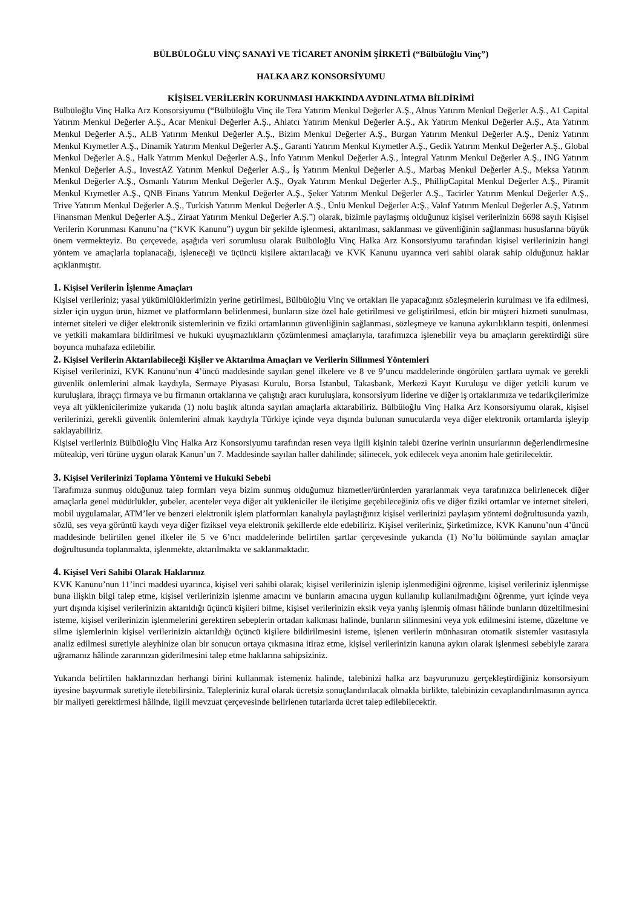BÜLBÜLOĞLU VİNÇ SANAYİ VE TİCARET ANONİM ŞİRKETİ (“Bülbüloğlu Vinç”)
HALKA ARZ KONSORSİYUMU
KİŞİSEL VERİLERİN KORUNMASI HAKKINDA AYDINLATMA BİLDİRİMİ
Bülbüloğlu Vinç Halka Arz Konsorsiyumu (“Bülbüloğlu Vinç ile Tera Yatırım Menkul Değerler A.Ş., Alnus Yatırım Menkul Değerler A.Ş., A1 Capital Yatırım Menkul Değerler A.Ş., Acar Menkul Değerler A.Ş., Ahlatcı Yatırım Menkul Değerler A.Ş., Ak Yatırım Menkul Değerler A.Ş., Ata Yatırım Menkul Değerler A.Ş., ALB Yatırım Menkul Değerler A.Ş., Bizim Menkul Değerler A.Ş., Burgan Yatırım Menkul Değerler A.Ş., Deniz Yatırım Menkul Kıymetler A.Ş., Dinamik Yatırım Menkul Değerler A.Ş., Garanti Yatırım Menkul Kıymetler A.Ş., Gedik Yatırım Menkul Değerler A.Ş., Global Menkul Değerler A.Ş., Halk Yatırım Menkul Değerler A.Ş., İnfo Yatırım Menkul Değerler A.Ş., İntegral Yatırım Menkul Değerler A.Ş., ING Yatırım Menkul Değerler A.Ş., InvestAZ Yatırım Menkul Değerler A.Ş., İş Yatırım Menkul Değerler A.Ş., Marbaş Menkul Değerler A.Ş., Meksa Yatırım Menkul Değerler A.Ş., Osmanlı Yatırım Menkul Değerler A.Ş., Oyak Yatırım Menkul Değerler A.Ş., PhillipCapital Menkul Değerler A.Ş., Piramit Menkul Kıymetler A.Ş., QNB Finans Yatırım Menkul Değerler A.Ş., Şeker Yatırım Menkul Değerler A.Ş., Tacirler Yatırım Menkul Değerler A.Ş., Trive Yatırım Menkul Değerler A.Ş., Turkish Yatırım Menkul Değerler A.Ş., Ünlü Menkul Değerler A:Ş., Vakıf Yatırım Menkul Değerler A.Ş, Yatırım Finansman Menkul Değerler A.Ş., Ziraat Yatırım Menkul Değerler A.Ş.”) olarak, bizimle paylaşmış olduğunuz kişisel verilerinizin 6698 sayılı Kişisel Verilerin Korunması Kanunu’na (“KVK Kanunu”) uygun bir şekilde işlenmesi, aktarılması, saklanması ve güvenliğinin sağlanması hususlarına büyük önem vermekteyiz. Bu çerçevede, aşağıda veri sorumlusu olarak Bülbüloğlu Vinç Halka Arz Konsorsiyumu tarafından kişisel verilerinizin hangi yöntem ve amaçlarla toplanacağı, işleneceği ve üçüncü kişilere aktarılacağı ve KVK Kanunu uyarınca veri sahibi olarak sahip olduğunuz haklar açıklanmıştır.
1. Kişisel Verilerin İşlenme Amaçları
Kişisel verileriniz; yasal yükümlülüklerimizin yerine getirilmesi, Bülbüloğlu Vinç ve ortakları ile yapacağınız sözleşmelerin kurulması ve ifa edilmesi, sizler için uygun ürün, hizmet ve platformların belirlenmesi, bunların size özel hale getirilmesi ve geliştirilmesi, etkin bir müşteri hizmeti sunulması, internet siteleri ve diğer elektronik sistemlerinin ve fiziki ortamlarının güvenliğinin sağlanması, sözleşmeye ve kanuna aykırılıkların tespiti, önlenmesi ve yetkili makamlara bildirilmesi ve hukuki uyuşmazlıkların çözümlenmesi amaçlarıyla, tarafımızca işlenebilir veya bu amaçların gerektirdiği süre boyunca muhafaza edilebilir.
2. Kişisel Verilerin Aktarılabileceği Kişiler ve Aktarılma Amaçları ve Verilerin Silinmesi Yöntemleri
Kişisel verilerinizi, KVK Kanunu’nun 4’üncü maddesinde sayılan genel ilkelere ve 8 ve 9’uncu maddelerinde öngörülen şartlara uymak ve gerekli güvenlik önlemlerini almak kaydıyla, Sermaye Piyasası Kurulu, Borsa İstanbul, Takasbank, Merkezi Kayıt Kuruluşu ve diğer yetkili kurum ve kuruluşlara, ihraççı firmaya ve bu firmanın ortaklarına ve çalıştığı aracı kuruluşlara, konsorsiyum liderine ve diğer iş ortaklarımıza ve tedarikçilerimize veya alt yüklenicilerimize yukarıda (1) nolu başlık altında sayılan amaçlarla aktarabiliriz. Bülbüloğlu Vinç Halka Arz Konsorsiyumu olarak, kişisel verilerinizi, gerekli güvenlik önlemlerini almak kaydıyla Türkiye içinde veya dışında bulunan sunucularda veya diğer elektronik ortamlarda işleyip saklayabiliriz.
Kişisel verileriniz Bülbüloğlu Vinç Halka Arz Konsorsiyumu tarafından resen veya ilgili kişinin talebi üzerine verinin unsurlarının değerlendirmesine müteakip, veri türüne uygun olarak Kanun’un 7. Maddesinde sayılan haller dahilinde; silinecek, yok edilecek veya anonim hale getirilecektir.
3. Kişisel Verilerinizi Toplama Yöntemi ve Hukuki Sebebi
Tarafımıza sunmuş olduğunuz talep formları veya bizim sunmuş olduğumuz hizmetler/ürünlerden yararlanmak veya tarafınızca belirlenecek diğer amaçlarla genel müdürlükler, şubeler, acenteler veya diğer alt yükleniciler ile iletişime geçebileceğiniz ofis ve diğer fiziki ortamlar ve internet siteleri, mobil uygulamalar, ATM’ler ve benzeri elektronik işlem platformları kanalıyla paylaştığınız kişisel verilerinizi paylaşım yöntemi doğrultusunda yazılı, sözlü, ses veya görüntü kaydı veya diğer fiziksel veya elektronik şekillerde elde edebiliriz. Kişisel verileriniz, Şirketimizce, KVK Kanunu’nun 4’üncü maddesinde belirtilen genel ilkeler ile 5 ve 6’ncı maddelerinde belirtilen şartlar çerçevesinde yukarıda (1) No’lu bölümünde sayılan amaçlar doğrultusunda toplanmakta, işlenmekte, aktarılmakta ve saklanmaktadır.
4. Kişisel Veri Sahibi Olarak Haklarınız
KVK Kanunu’nun 11’inci maddesi uyarınca, kişisel veri sahibi olarak; kişisel verilerinizin işlenip işlenmediğini öğrenme, kişisel verileriniz işlenmişse buna ilişkin bilgi talep etme, kişisel verilerinizin işlenme amacını ve bunların amacına uygun kullanılıp kullanılmadığını öğrenme, yurt içinde veya yurt dışında kişisel verilerinizin aktarıldığı üçüncü kişileri bilme, kişisel verilerinizin eksik veya yanlış işlenmiş olması hâlinde bunların düzeltilmesini isteme, kişisel verilerinizin işlenmelerini gerektiren sebeplerin ortadan kalkması halinde, bunların silinmesini veya yok edilmesini isteme, düzeltme ve silme işlemlerinin kişisel verilerinizin aktarıldığı üçüncü kişilere bildirilmesini isteme, işlenen verilerin münhasıran otomatik sistemler vasıtasıyla analiz edilmesi suretiyle aleyhinize olan bir sonucun ortaya çıkmasına itiraz etme, kişisel verilerinizin kanuna aykırı olarak işlenmesi sebebiyle zarara uğramanız hâlinde zararınızın giderilmesini talep etme haklarına sahipsiziniz.
Yukarıda belirtilen haklarınızdan herhangi birini kullanmak istemeniz halinde, talebinizi halka arz başvurunuzu gerçekleştirdiğiniz konsorsiyum üyesine başvurmak suretiyle iletebilirsiniz. Talepleriniz kural olarak ücretsiz sonuçlandırılacak olmakla birlikte, talebinizin cevaplandırılmasının ayrıca bir maliyeti gerektirmesi hâlinde, ilgili mevzuat çerçevesinde belirlenen tutarlarda ücret talep edilebilecektir.